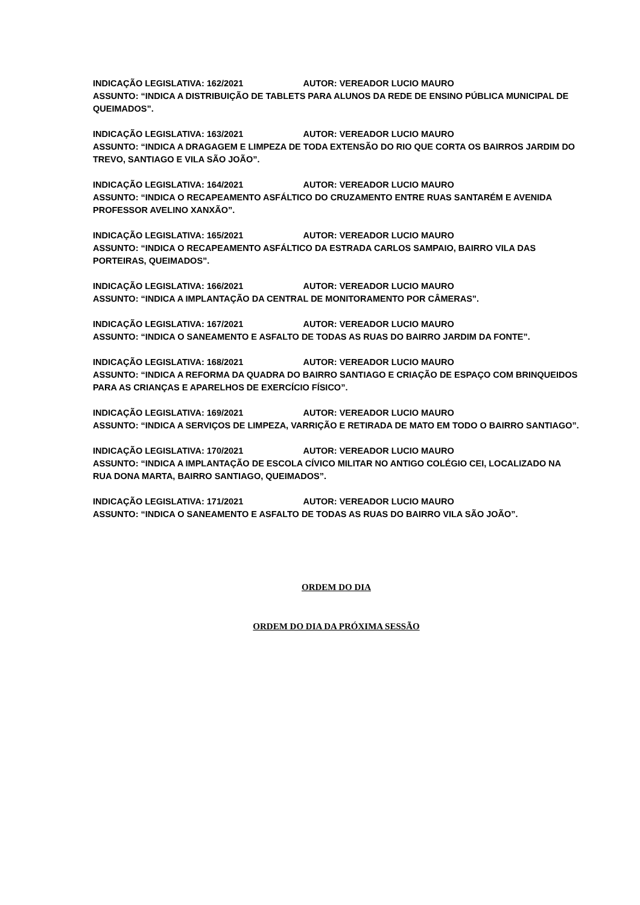INDICAÇÃO LEGISLATIVA: 162/2021 AUTOR: VEREADOR LUCIO MAURO
ASSUNTO: “INDICA A DISTRIBUIÇÃO DE TABLETS PARA ALUNOS DA REDE DE ENSINO PÚBLICA MUNICIPAL DE QUEIMADOS”.
INDICAÇÃO LEGISLATIVA: 163/2021 AUTOR: VEREADOR LUCIO MAURO
ASSUNTO: “INDICA A DRAGAGEM E LIMPEZA DE TODA EXTENSÃO DO RIO QUE CORTA OS BAIRROS JARDIM DO TREVO, SANTIAGO E VILA SÃO JOÃO”.
INDICAÇÃO LEGISLATIVA: 164/2021 AUTOR: VEREADOR LUCIO MAURO
ASSUNTO: “INDICA O RECAPEAMENTO ASFÁLTICO DO CRUZAMENTO ENTRE RUAS SANTARÉM E AVENIDA PROFESSOR AVELINO XANXÃO”.
INDICAÇÃO LEGISLATIVA: 165/2021 AUTOR: VEREADOR LUCIO MAURO
ASSUNTO: “INDICA O RECAPEAMENTO ASFÁLTICO DA ESTRADA CARLOS SAMPAIO, BAIRRO VILA DAS PORTEIRAS, QUEIMADOS”.
INDICAÇÃO LEGISLATIVA: 166/2021 AUTOR: VEREADOR LUCIO MAURO
ASSUNTO: “INDICA A IMPLANTAÇÃO DA CENTRAL DE MONITORAMENTO POR CÂMERAS”.
INDICAÇÃO LEGISLATIVA: 167/2021 AUTOR: VEREADOR LUCIO MAURO
ASSUNTO: “INDICA O SANEAMENTO E ASFALTO DE TODAS AS RUAS DO BAIRRO JARDIM DA FONTE”.
INDICAÇÃO LEGISLATIVA: 168/2021 AUTOR: VEREADOR LUCIO MAURO
ASSUNTO: “INDICA A REFORMA DA QUADRA DO BAIRRO SANTIAGO E CRIAÇÃO DE ESPAÇO COM BRINQUEIDOS PARA AS CRIANÇAS E APARELHOS DE EXERCÍCIO FÍSICO”.
INDICAÇÃO LEGISLATIVA: 169/2021 AUTOR: VEREADOR LUCIO MAURO
ASSUNTO: “INDICA A SERVIÇOS DE LIMPEZA, VARRIÇÃO E RETIRADA DE MATO EM TODO O BAIRRO SANTIAGO”.
INDICAÇÃO LEGISLATIVA: 170/2021 AUTOR: VEREADOR LUCIO MAURO
ASSUNTO: “INDICA A IMPLANTAÇÃO DE ESCOLA CÍVICO MILITAR NO ANTIGO COLÉGIO CEI, LOCALIZADO NA RUA DONA MARTA, BAIRRO SANTIAGO, QUEIMADOS”.
INDICAÇÃO LEGISLATIVA: 171/2021 AUTOR: VEREADOR LUCIO MAURO
ASSUNTO: “INDICA O SANEAMENTO E ASFALTO DE TODAS AS RUAS DO BAIRRO VILA SÃO JOÃO”.
ORDEM DO DIA
ORDEM DO DIA DA PRÓXIMA SESSÃO